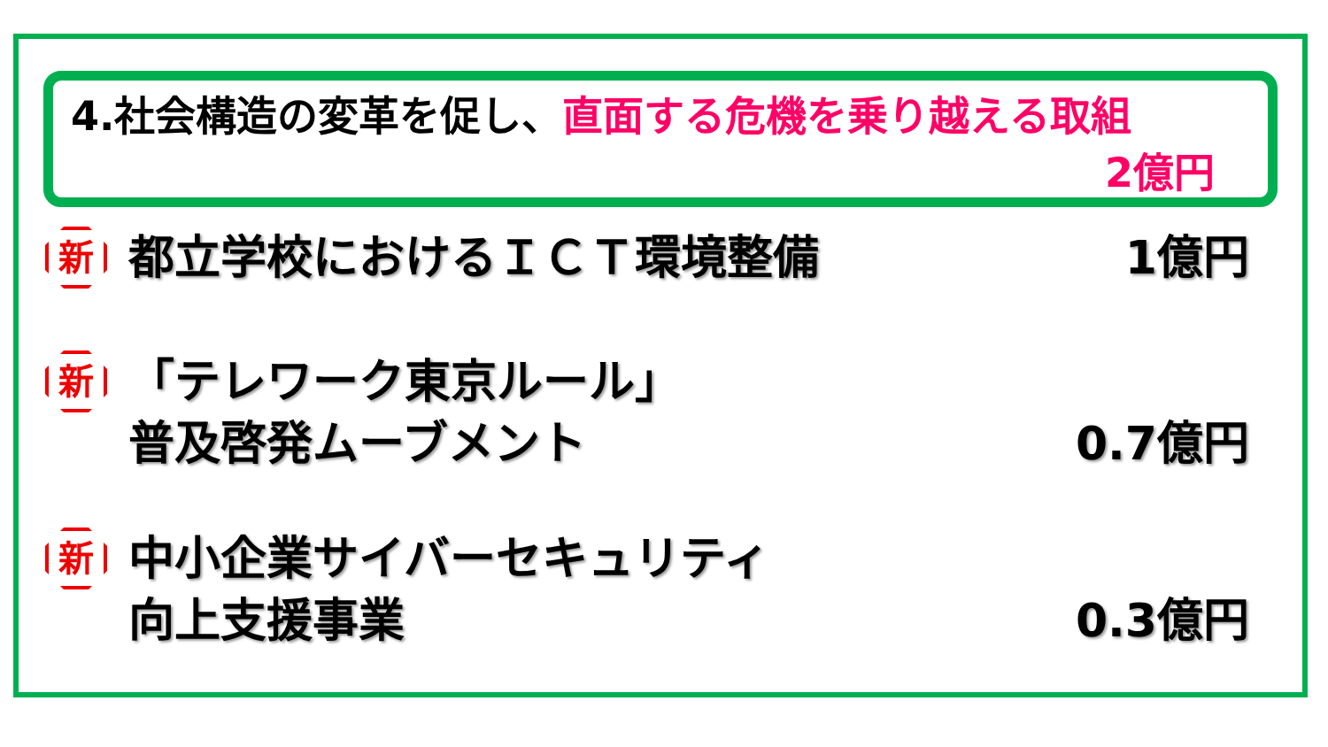4.社会構造の変革を促し、直面する危機を乗り越える取組
2億円
新
都立学校におけるＩＣＴ環境整備 1億円
新
「テレワーク東京ルール」
普及啓発ムーブメント
0.7億円
新
中小企業サイバーセキュリティ
向上支援事業
0.3億円